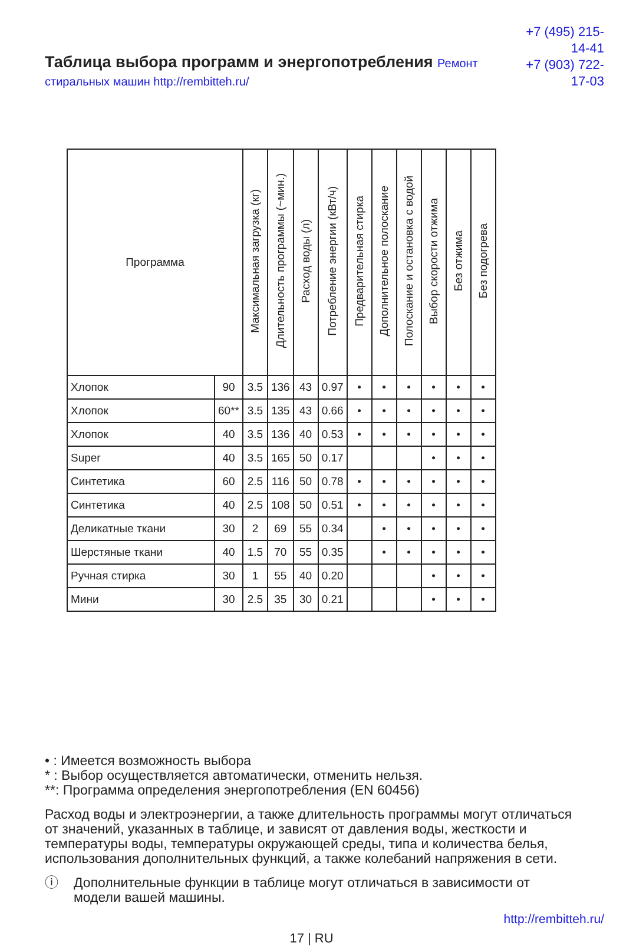Таблица выбора программ и энергопотребления Ремонт стиральных машин http://rembitteh.ru/
+7 (495) 215-14-41
+7 (903) 722-17-03
| Программа | | Максимальная загрузка (кг) | Длительность программы (~мин.) | Расход воды (л) | Потребление энергии (кВт/ч) | Предварительная стирка | Дополнительное полоскание | Полоскание и остановка с водой | Выбор скорости отжима | Без отжима | Без подогрева |
| --- | --- | --- | --- | --- | --- | --- | --- | --- | --- | --- | --- |
| Хлопок | 90 | 3.5 | 136 | 43 | 0.97 | • | • | • | • | • | • |
| Хлопок | 60** | 3.5 | 135 | 43 | 0.66 | • | • | • | • | • | • |
| Хлопок | 40 | 3.5 | 136 | 40 | 0.53 | • | • | • | • | • | • |
| Super | 40 | 3.5 | 165 | 50 | 0.17 | | | | • | • | • |
| Синтетика | 60 | 2.5 | 116 | 50 | 0.78 | • | • | • | • | • | • |
| Синтетика | 40 | 2.5 | 108 | 50 | 0.51 | • | • | • | • | • | • |
| Деликатные ткани | 30 | 2 | 69 | 55 | 0.34 | | • | • | • | • | • |
| Шерстяные ткани | 40 | 1.5 | 70 | 55 | 0.35 | | • | • | • | • | • |
| Ручная стирка | 30 | 1 | 55 | 40 | 0.20 | | | | • | • | • |
| Мини | 30 | 2.5 | 35 | 30 | 0.21 | | | | • | • | • |
• : Имеется возможность выбора
* : Выбор осуществляется автоматически, отменить нельзя.
**: Программа определения энергопотребления (EN 60456)
Расход воды и электроэнергии, а также длительность программы могут отличаться от значений, указанных в таблице, и зависят от давления воды, жесткости и температуры воды, температуры окружающей среды, типа и количества белья, использования дополнительных функций, а также колебаний напряжения в сети.
ⓘ Дополнительные функции в таблице могут отличаться в зависимости от модели вашей машины.
http://rembitteh.ru/
17 | RU